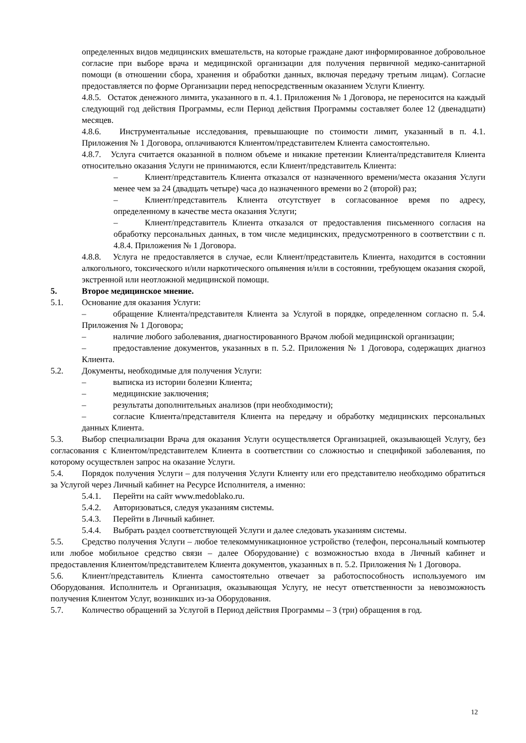определенных видов медицинских вмешательств, на которые граждане дают информированное добровольное согласие при выборе врача и медицинской организации для получения первичной медико-санитарной помощи (в отношении сбора, хранения и обработки данных, включая передачу третьим лицам). Согласие предоставляется по форме Организации перед непосредственным оказанием Услуги Клиенту.
4.8.5. Остаток денежного лимита, указанного в п. 4.1. Приложения № 1 Договора, не переносится на каждый следующий год действия Программы, если Период действия Программы составляет более 12 (двенадцати) месяцев.
4.8.6. Инструментальные исследования, превышающие по стоимости лимит, указанный в п. 4.1. Приложения № 1 Договора, оплачиваются Клиентом/представителем Клиента самостоятельно.
4.8.7. Услуга считается оказанной в полном объеме и никакие претензии Клиента/представителя Клиента относительно оказания Услуги не принимаются, если Клиент/представитель Клиента:
– Клиент/представитель Клиента отказался от назначенного времени/места оказания Услуги менее чем за 24 (двадцать четыре) часа до назначенного времени во 2 (второй) раз;
– Клиент/представитель Клиента отсутствует в согласованное время по адресу, определенному в качестве места оказания Услуги;
– Клиент/представитель Клиента отказался от предоставления письменного согласия на обработку персональных данных, в том числе медицинских, предусмотренного в соответствии с п. 4.8.4. Приложения № 1 Договора.
4.8.8. Услуга не предоставляется в случае, если Клиент/представитель Клиента, находится в состоянии алкогольного, токсического и/или наркотического опьянения и/или в состоянии, требующем оказания скорой, экстренной или неотложной медицинской помощи.
5. Второе медицинское мнение.
5.1. Основание для оказания Услуги:
– обращение Клиента/представителя Клиента за Услугой в порядке, определенном согласно п. 5.4. Приложения № 1 Договора;
– наличие любого заболевания, диагностированного Врачом любой медицинской организации;
– предоставление документов, указанных в п. 5.2. Приложения № 1 Договора, содержащих диагноз Клиента.
5.2. Документы, необходимые для получения Услуги:
– выписка из истории болезни Клиента;
– медицинские заключения;
– результаты дополнительных анализов (при необходимости);
– согласие Клиента/представителя Клиента на передачу и обработку медицинских персональных данных Клиента.
5.3. Выбор специализации Врача для оказания Услуги осуществляется Организацией, оказывающей Услугу, без согласования с Клиентом/представителем Клиента в соответствии со сложностью и спецификой заболевания, по которому осуществлен запрос на оказание Услуги.
5.4. Порядок получения Услуги – для получения Услуги Клиенту или его представителю необходимо обратиться за Услугой через Личный кабинет на Ресурсе Исполнителя, а именно:
5.4.1. Перейти на сайт www.medoblako.ru.
5.4.2. Авторизоваться, следуя указаниям системы.
5.4.3. Перейти в Личный кабинет.
5.4.4. Выбрать раздел соответствующей Услуги и далее следовать указаниям системы.
5.5. Средство получения Услуги – любое телекоммуникационное устройство (телефон, персональный компьютер или любое мобильное средство связи – далее Оборудование) с возможностью входа в Личный кабинет и предоставления Клиентом/представителем Клиента документов, указанных в п. 5.2. Приложения № 1 Договора.
5.6. Клиент/представитель Клиента самостоятельно отвечает за работоспособность используемого им Оборудования. Исполнитель и Организация, оказывающая Услугу, не несут ответственности за невозможность получения Клиентом Услуг, возникших из-за Оборудования.
5.7. Количество обращений за Услугой в Период действия Программы – 3 (три) обращения в год.
12